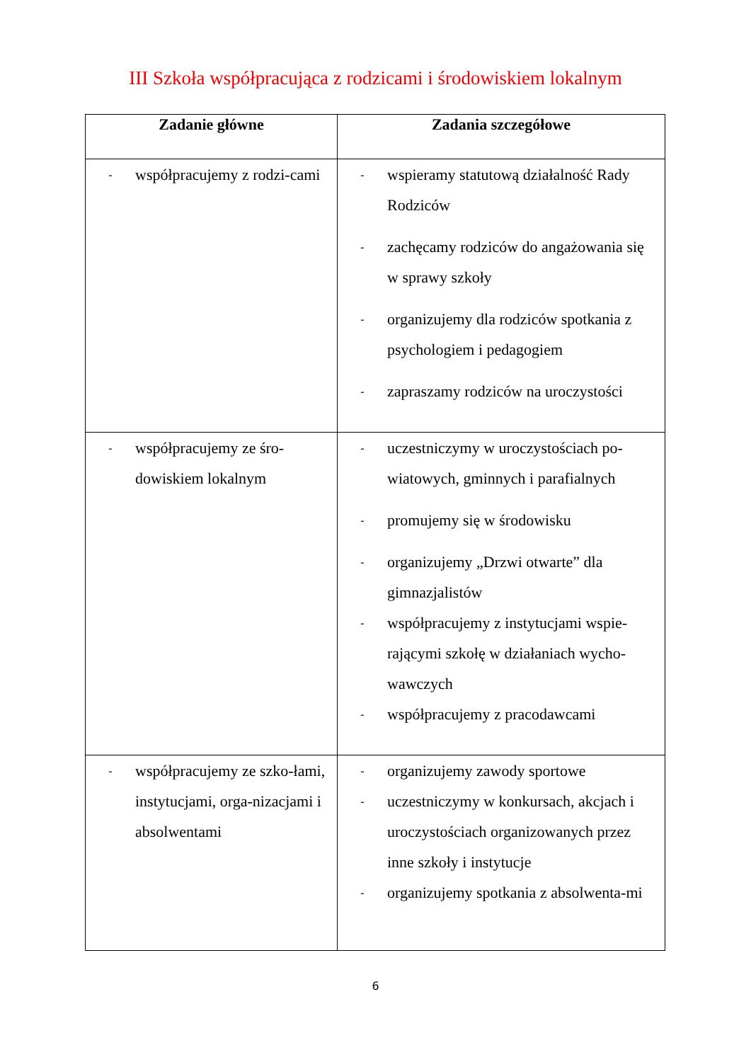III Szkoła współpracująca z rodzicami i środowiskiem lokalnym
| Zadanie główne | Zadania szczegółowe |
| --- | --- |
| - współpracujemy z rodzi-cami | - wspieramy statutową działalność Rady Rodziców - zachęcamy rodziców do angażowania się w sprawy szkoły - organizujemy dla rodziców spotkania z psychologiem i pedagogiem - zapraszamy rodziców na uroczystości |
| - współpracujemy ze śro-dowiskiem lokalnym | - uczestniczymy w uroczystościach po-wiatowych, gminnych i parafialnych - promujemy się w środowisku - organizujemy „Drzwi otwarte” dla gimnazjalistów - współpracujemy z instytucjami wspie-rającymi szkołę w działaniach wycho-wawczych - współpracujemy z pracodawcami |
| - współpracujemy ze szko-łami, instytucjami, orga-nizacjami i absolwentami | - organizujemy zawody sportowe - uczestniczymy w konkursach, akcjach i uroczystościach organizowanych przez inne szkoły i instytucje - organizujemy spotkania z absolwenta-mi |
6